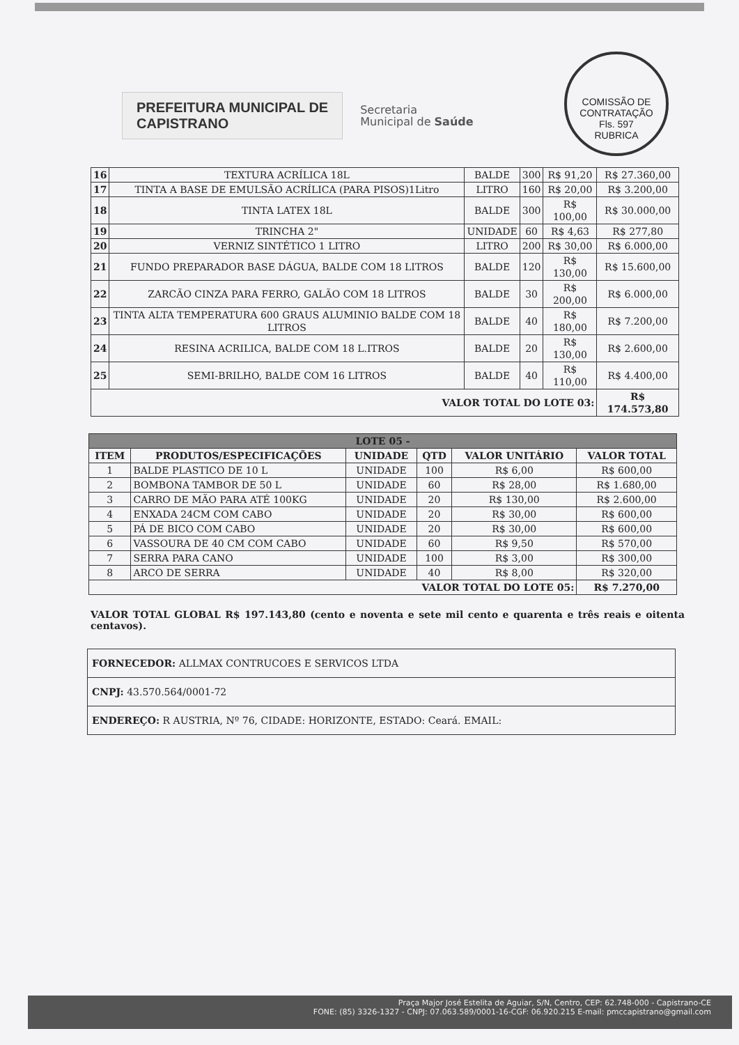COMISSÃO DE CONTRATAÇÃO
Fls. 597
RUBRICA
PREFEITURA MUNICIPAL DE
CAPISTRANO
Secretaria
Municipal de Saúde
| 16 | TEXTURA ACRÍLICA 18L | BALDE | 300 | R$ 91,20 | R$ 27.360,00 |
| 17 | TINTA A BASE DE EMULSÃO ACRÍLICA (PARA PISOS)1Litro | LITRO | 160 | R$ 20,00 | R$ 3.200,00 |
| 18 | TINTA LATEX 18L | BALDE | 300 | R$ 100,00 | R$ 30.000,00 |
| 19 | TRINCHA 2" | UNIDADE | 60 | R$ 4,63 | R$ 277,80 |
| 20 | VERNIZ SINTÉTICO 1 LITRO | LITRO | 200 | R$ 30,00 | R$ 6.000,00 |
| 21 | FUNDO PREPARADOR BASE DÁGUA, BALDE COM 18 LITROS | BALDE | 120 | R$ 130,00 | R$ 15.600,00 |
| 22 | ZARCÃO CINZA PARA FERRO, GALÃO COM 18 LITROS | BALDE | 30 | R$ 200,00 | R$ 6.000,00 |
| 23 | TINTA ALTA TEMPERATURA 600 GRAUS ALUMINIO BALDE COM 18 LITROS | BALDE | 40 | R$ 180,00 | R$ 7.200,00 |
| 24 | RESINA ACRILICA, BALDE COM 18 L.ITROS | BALDE | 20 | R$ 130,00 | R$ 2.600,00 |
| 25 | SEMI-BRILHO, BALDE COM 16 LITROS | BALDE | 40 | R$ 110,00 | R$ 4.400,00 |
| VALOR TOTAL DO LOTE 03: | | | | | R$ 174.573,80 |
| LOTE 05 - | | | | | |
| --- | --- | --- | --- | --- | --- |
| ITEM | PRODUTOS/ESPECIFICAÇÕES | UNIDADE | QTD | VALOR UNITÁRIO | VALOR TOTAL |
| 1 | BALDE PLASTICO DE 10 L | UNIDADE | 100 | R$ 6,00 | R$ 600,00 |
| 2 | BOMBONA TAMBOR DE 50 L | UNIDADE | 60 | R$ 28,00 | R$ 1.680,00 |
| 3 | CARRO DE MÃO PARA ATÉ 100KG | UNIDADE | 20 | R$ 130,00 | R$ 2.600,00 |
| 4 | ENXADA 24CM COM CABO | UNIDADE | 20 | R$ 30,00 | R$ 600,00 |
| 5 | PÁ DE BICO COM CABO | UNIDADE | 20 | R$ 30,00 | R$ 600,00 |
| 6 | VASSOURA DE 40 CM COM CABO | UNIDADE | 60 | R$ 9,50 | R$ 570,00 |
| 7 | SERRA PARA CANO | UNIDADE | 100 | R$ 3,00 | R$ 300,00 |
| 8 | ARCO DE SERRA | UNIDADE | 40 | R$ 8,00 | R$ 320,00 |
| VALOR TOTAL DO LOTE 05: | | | | | R$ 7.270,00 |
VALOR TOTAL GLOBAL R$ 197.143,80 (cento e noventa e sete mil cento e quarenta e três reais e oitenta centavos).
| FORNECEDOR: ALLMAX CONTRUCOES E SERVICOS LTDA |
| CNPJ: 43.570.564/0001-72 |
| ENDEREÇO: R AUSTRIA, Nº 76, CIDADE: HORIZONTE, ESTADO: Ceará. EMAIL: |
Praça Major José Estelita de Aguiar, S/N, Centro, CEP: 62.748-000 - Capistrano-CE
FONE: (85) 3326-1327 - CNPJ: 07.063.589/0001-16-CGF: 06.920.215 E-mail: pmccapistrano@gmail.com